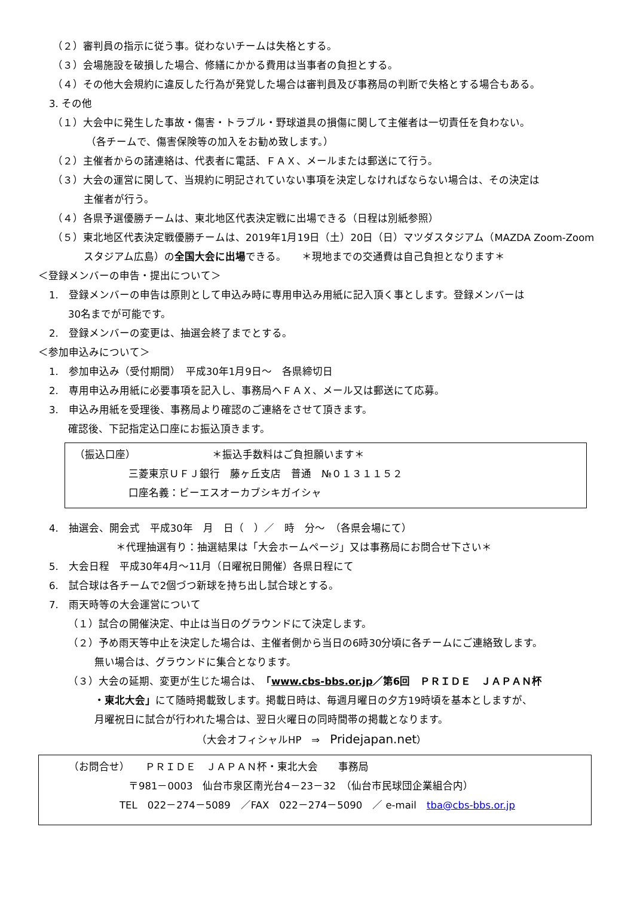（２）審判員の指示に従う事。従わないチームは失格とする。
（３）会場施設を破損した場合、修繕にかかる費用は当事者の負担とする。
（４）その他大会規約に違反した行為が発覚した場合は審判員及び事務局の判断で失格とする場合もある。
3. その他
（１）大会中に発生した事故・傷害・トラブル・野球道具の損傷に関して主催者は一切責任を負わない。
（各チームで、傷害保険等の加入をお勧め致します。）
（２）主催者からの諸連絡は、代表者に電話、ＦＡＸ、メールまたは郵送にて行う。
（３）大会の運営に関して、当規約に明記されていない事項を決定しなければならない場合は、その決定は
主催者が行う。
（４）各県予選優勝チームは、東北地区代表決定戦に出場できる（日程は別紙参照）
（５）東北地区代表決定戦優勝チームは、2019年1月19日（土）20日（日）マツダスタジアム（MAZDA Zoom-Zoom
スタジアム広島）の全国大会に出場できる。　　＊現地までの交通費は自己負担となります＊
＜登録メンバーの申告・提出について＞
1.　登録メンバーの申告は原則として申込み時に専用申込み用紙に記入頂く事とします。登録メンバーは
30名までが可能です。
2.　登録メンバーの変更は、抽選会終了までとする。
＜参加申込みについて＞
1.　参加申込み（受付期間）　平成30年1月9日～　各県締切日
2.　専用申込み用紙に必要事項を記入し、事務局へＦＡＸ、メール又は郵送にて応募。
3.　申込み用紙を受理後、事務局より確認のご連絡をさせて頂きます。
確認後、下記指定込口座にお振込頂きます。
（振込口座）　　　　　　　　＊振込手数料はご負担願います＊
三菱東京ＵＦＪ銀行　藤ヶ丘支店　普通　№０１３１１５２
口座名義：ビーエスオーカブシキガイシャ
4.　抽選会、開会式　平成30年　月　日（　）／　時　分～　（各県会場にて）
＊代理抽選有り：抽選結果は「大会ホームページ」又は事務局にお問合せ下さい＊
5.　大会日程　平成30年4月～11月（日曜祝日開催）各県日程にて
6.　試合球は各チームで2個づつ新球を持ち出し試合球とする。
7.　雨天時等の大会運営について
（１）試合の開催決定、中止は当日のグラウンドにて決定します。
（２）予め雨天等中止を決定した場合は、主催者側から当日の6時30分頃に各チームにご連絡致します。
無い場合は、グラウンドに集合となります。
（３）大会の延期、変更が生じた場合は、「www.cbs-bbs.or.jp／第6回　ＰＲＩＤＥ　ＪＡＰＡＮ杯
・東北大会」にて随時掲載致します。掲載日時は、毎週月曜日の夕方19時頃を基本としますが、
月曜祝日に試合が行われた場合は、翌日火曜日の同時間帯の掲載となります。
（大会オフィシャルHP　⇒　Pridejapan.net）
（お問合せ）　　ＰＲＩＤＥ　ＪＡＰＡＮ杯・東北大会　　事務局
〒981－0003　仙台市泉区南光台4－23－32　（仙台市民球団企業組合内）
TEL　022－274－5089　／FAX　022－274－5090　／ e-mail　tba@cbs-bbs.or.jp